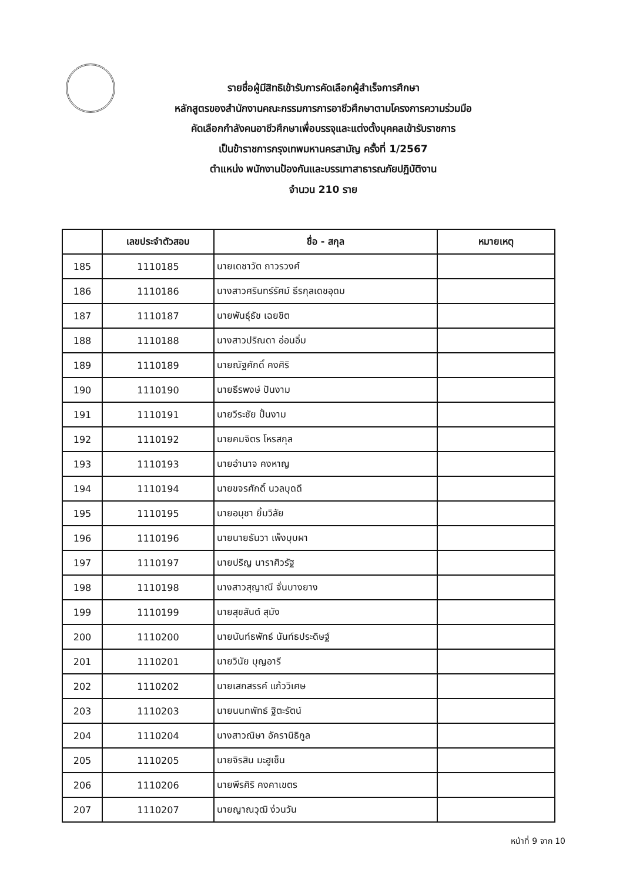รายชื่อผู้มีสิทธิเข้ารับการคัดเลือกผู้สำเร็จการศึกษา
หลักสูตรของสำนักงานคณะกรรมการการอาชีวศึกษาตามโครงการความร่วมมือ
คัดเลือกกำลังคนอาชีวศึกษาเพื่อบรรจุและแต่งตั้งบุคคลเข้ารับราชการ
เป็นข้าราชการกรุงเทพมหานครสามัญ ครั้งที่ 1/2567
ตำแหน่ง พนักงานป้องกันและบรรเทาสาธารณภัยปฏิบัติงาน
จำนวน 210 ราย
| | เลขประจำตัวสอบ | ชื่อ - สกุล | หมายเหตุ |
| --- | --- | --- | --- |
| 185 | 1110185 | นายเดชาวัต ถาวรวงศ์ | |
| 186 | 1110186 | นางสาวศรินทร์รัศม์ ธีรกุลเดชอุดม | |
| 187 | 1110187 | นายพันธุ์ธัช เฉยชิต | |
| 188 | 1110188 | นางสาวปริณดา อ่อนอิ่ม | |
| 189 | 1110189 | นายณัฐศักดิ์ คงศิริ | |
| 190 | 1110190 | นายธีรพงษ์ ปันงาม | |
| 191 | 1110191 | นายวีระชัย ปั้นงาม | |
| 192 | 1110192 | นายคมจิตร โหรสกุล | |
| 193 | 1110193 | นายอำนาจ คงหาญ | |
| 194 | 1110194 | นายขจรศักดิ์ นวลบุดดี | |
| 195 | 1110195 | นายอนุชา ยิ้มวิลัย | |
| 196 | 1110196 | นายนายธันวา เพ็งบุบผา | |
| 197 | 1110197 | นายปริญ นาราศิวรัฐ | |
| 198 | 1110198 | นางสาวสุญาณี จั่นบางยาง | |
| 199 | 1110199 | นายสุขสันต์ สุมัง | |
| 200 | 1110200 | นายนันท์ธพัทธ์ นันท์ธประดิษฐ์ | |
| 201 | 1110201 | นายวินัย บุญอารี | |
| 202 | 1110202 | นายเสกสรรค์ แก้ววิเศษ | |
| 203 | 1110203 | นายนนทพัทธ์ ฐิตะรัตน์ | |
| 204 | 1110204 | นางสาวณิษา อัครานิธิกูล | |
| 205 | 1110205 | นายจิรสิน มะฮูเซ็น | |
| 206 | 1110206 | นายพีรศิริ คงคาเขตร | |
| 207 | 1110207 | นายญาณวุฒิ ง่วนวัน | |
หน้าที่ 9 จาก 10